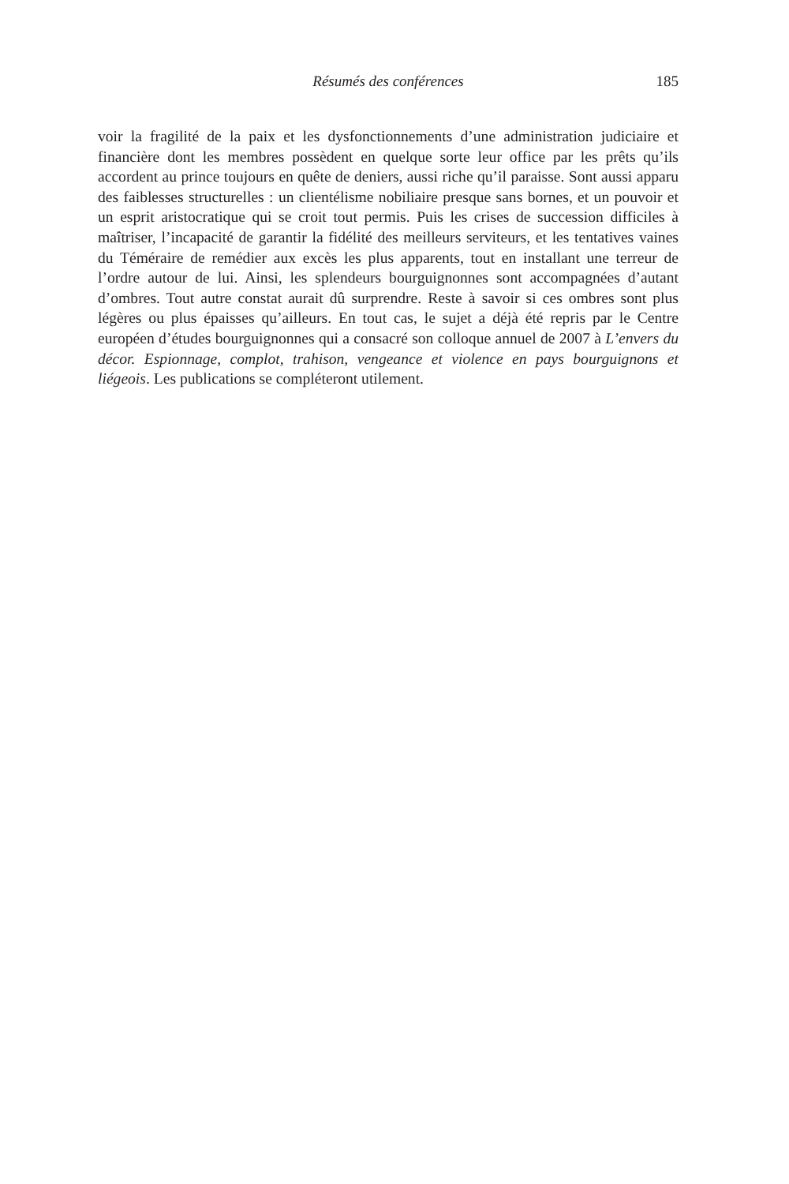Résumés des conférences
185
voir la fragilité de la paix et les dysfonctionnements d’une administration judiciaire et financière dont les membres possèdent en quelque sorte leur office par les prêts qu’ils accordent au prince toujours en quête de deniers, aussi riche qu’il paraisse. Sont aussi apparu des faiblesses structurelles : un clientélisme nobiliaire presque sans bornes, et un pouvoir et un esprit aristocratique qui se croit tout permis. Puis les crises de succession difficiles à maîtriser, l’incapacité de garantir la fidélité des meilleurs serviteurs, et les tentatives vaines du Téméraire de remédier aux excès les plus apparents, tout en installant une terreur de l’ordre autour de lui. Ainsi, les splendeurs bourguignonnes sont accompagnées d’autant d’ombres. Tout autre constat aurait dû surprendre. Reste à savoir si ces ombres sont plus légères ou plus épaisses qu’ailleurs. En tout cas, le sujet a déjà été repris par le Centre européen d’études bourguignonnes qui a consacré son colloque annuel de 2007 à L’envers du décor. Espionnage, complot, trahison, vengeance et violence en pays bourguignons et liégeois. Les publications se compléteront utilement.